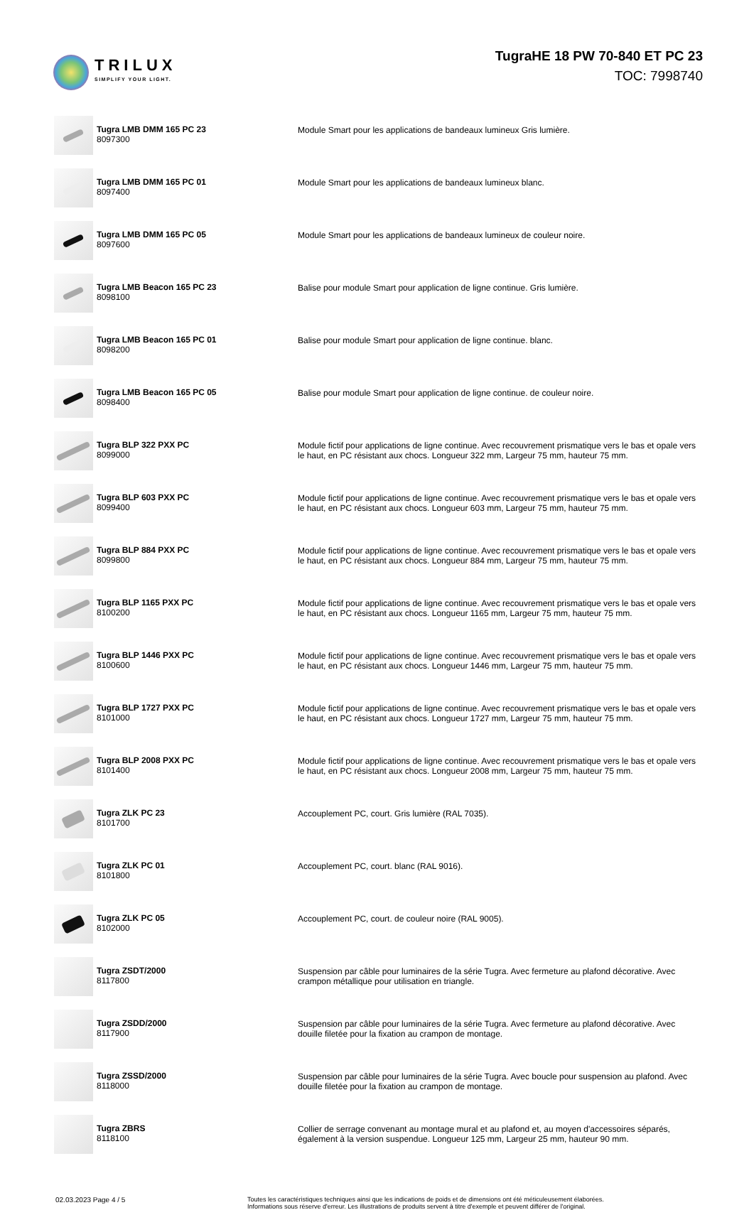TRILUX
SIMPLIFY YOUR LIGHT.
TugraHE 18 PW 70-840 ET PC 23
TOC: 7998740
| | Tugra LMB DMM 165 PC 23 8097300 | Module Smart pour les applications de bandeaux lumineux Gris lumière. |
| | Tugra LMB DMM 165 PC 01 8097400 | Module Smart pour les applications de bandeaux lumineux blanc. |
| | Tugra LMB DMM 165 PC 05 8097600 | Module Smart pour les applications de bandeaux lumineux de couleur noire. |
| | Tugra LMB Beacon 165 PC 23 8098100 | Balise pour module Smart pour application de ligne continue. Gris lumière. |
| | Tugra LMB Beacon 165 PC 01 8098200 | Balise pour module Smart pour application de ligne continue. blanc. |
| | Tugra LMB Beacon 165 PC 05 8098400 | Balise pour module Smart pour application de ligne continue. de couleur noire. |
| | Tugra BLP 322 PXX PC 8099000 | Module fictif pour applications de ligne continue. Avec recouvrement prismatique vers le bas et opale vers le haut, en PC résistant aux chocs. Longueur 322 mm, Largeur 75 mm, hauteur 75 mm. |
| | Tugra BLP 603 PXX PC 8099400 | Module fictif pour applications de ligne continue. Avec recouvrement prismatique vers le bas et opale vers le haut, en PC résistant aux chocs. Longueur 603 mm, Largeur 75 mm, hauteur 75 mm. |
| | Tugra BLP 884 PXX PC 8099800 | Module fictif pour applications de ligne continue. Avec recouvrement prismatique vers le bas et opale vers le haut, en PC résistant aux chocs. Longueur 884 mm, Largeur 75 mm, hauteur 75 mm. |
| | Tugra BLP 1165 PXX PC 8100200 | Module fictif pour applications de ligne continue. Avec recouvrement prismatique vers le bas et opale vers le haut, en PC résistant aux chocs. Longueur 1165 mm, Largeur 75 mm, hauteur 75 mm. |
| | Tugra BLP 1446 PXX PC 8100600 | Module fictif pour applications de ligne continue. Avec recouvrement prismatique vers le bas et opale vers le haut, en PC résistant aux chocs. Longueur 1446 mm, Largeur 75 mm, hauteur 75 mm. |
| | Tugra BLP 1727 PXX PC 8101000 | Module fictif pour applications de ligne continue. Avec recouvrement prismatique vers le bas et opale vers le haut, en PC résistant aux chocs. Longueur 1727 mm, Largeur 75 mm, hauteur 75 mm. |
| | Tugra BLP 2008 PXX PC 8101400 | Module fictif pour applications de ligne continue. Avec recouvrement prismatique vers le bas et opale vers le haut, en PC résistant aux chocs. Longueur 2008 mm, Largeur 75 mm, hauteur 75 mm. |
| | Tugra ZLK PC 23 8101700 | Accouplement PC, court. Gris lumière (RAL 7035). |
| | Tugra ZLK PC 01 8101800 | Accouplement PC, court. blanc (RAL 9016). |
| | Tugra ZLK PC 05 8102000 | Accouplement PC, court. de couleur noire (RAL 9005). |
| | Tugra ZSDT/2000 8117800 | Suspension par câble pour luminaires de la série Tugra. Avec fermeture au plafond décorative. Avec crampon métallique pour utilisation en triangle. |
| | Tugra ZSDD/2000 8117900 | Suspension par câble pour luminaires de la série Tugra. Avec fermeture au plafond décorative. Avec douille filetée pour la fixation au crampon de montage. |
| | Tugra ZSSD/2000 8118000 | Suspension par câble pour luminaires de la série Tugra. Avec boucle pour suspension au plafond. Avec douille filetée pour la fixation au crampon de montage. |
| | Tugra ZBRS 8118100 | Collier de serrage convenant au montage mural et au plafond et, au moyen d'accessoires séparés, également à la version suspendue. Longueur 125 mm, Largeur 25 mm, hauteur 90 mm. |
02.03.2023 Page 4 / 5 Toutes les caractéristiques techniques ainsi que les indications de poids et de dimensions ont été méticuleusement élaborées.
Informations sous réserve d'erreur. Les illustrations de produits servent à titre d'exemple et peuvent différer de l'original.